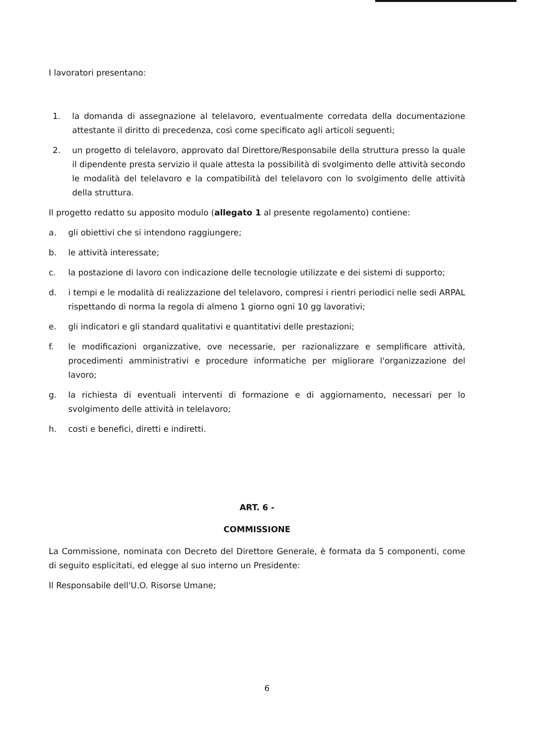I lavoratori presentano:
1. la domanda di assegnazione al telelavoro, eventualmente corredata della documentazione attestante il diritto di precedenza, così come specificato agli articoli seguenti;
2. un progetto di telelavoro, approvato dal Direttore/Responsabile della struttura presso la quale il dipendente presta servizio il quale attesta la possibilità di svolgimento delle attività secondo le modalità del telelavoro e la compatibilità del telelavoro con lo svolgimento delle attività della struttura.
Il progetto redatto su apposito modulo (allegato 1 al presente regolamento) contiene:
a. gli obiettivi che si intendono raggiungere;
b. le attività interessate;
c. la postazione di lavoro con indicazione delle tecnologie utilizzate e dei sistemi di supporto;
d. i tempi e le modalità di realizzazione del telelavoro, compresi i rientri periodici nelle sedi ARPAL rispettando di norma la regola di almeno 1 giorno ogni 10 gg lavorativi;
e. gli indicatori e gli standard qualitativi e quantitativi delle prestazioni;
f. le modificazioni organizzative, ove necessarie, per razionalizzare e semplificare attività, procedimenti amministrativi e procedure informatiche per migliorare l'organizzazione del lavoro;
g. la richiesta di eventuali interventi di formazione e di aggiornamento, necessari per lo svolgimento delle attività in telelavoro;
h. costi e benefici, diretti e indiretti.
ART. 6 -
COMMISSIONE
La Commissione, nominata con Decreto del Direttore Generale, è formata da 5 componenti, come di seguito esplicitati, ed elegge al suo interno un Presidente:
Il Responsabile dell'U.O. Risorse Umane;
6